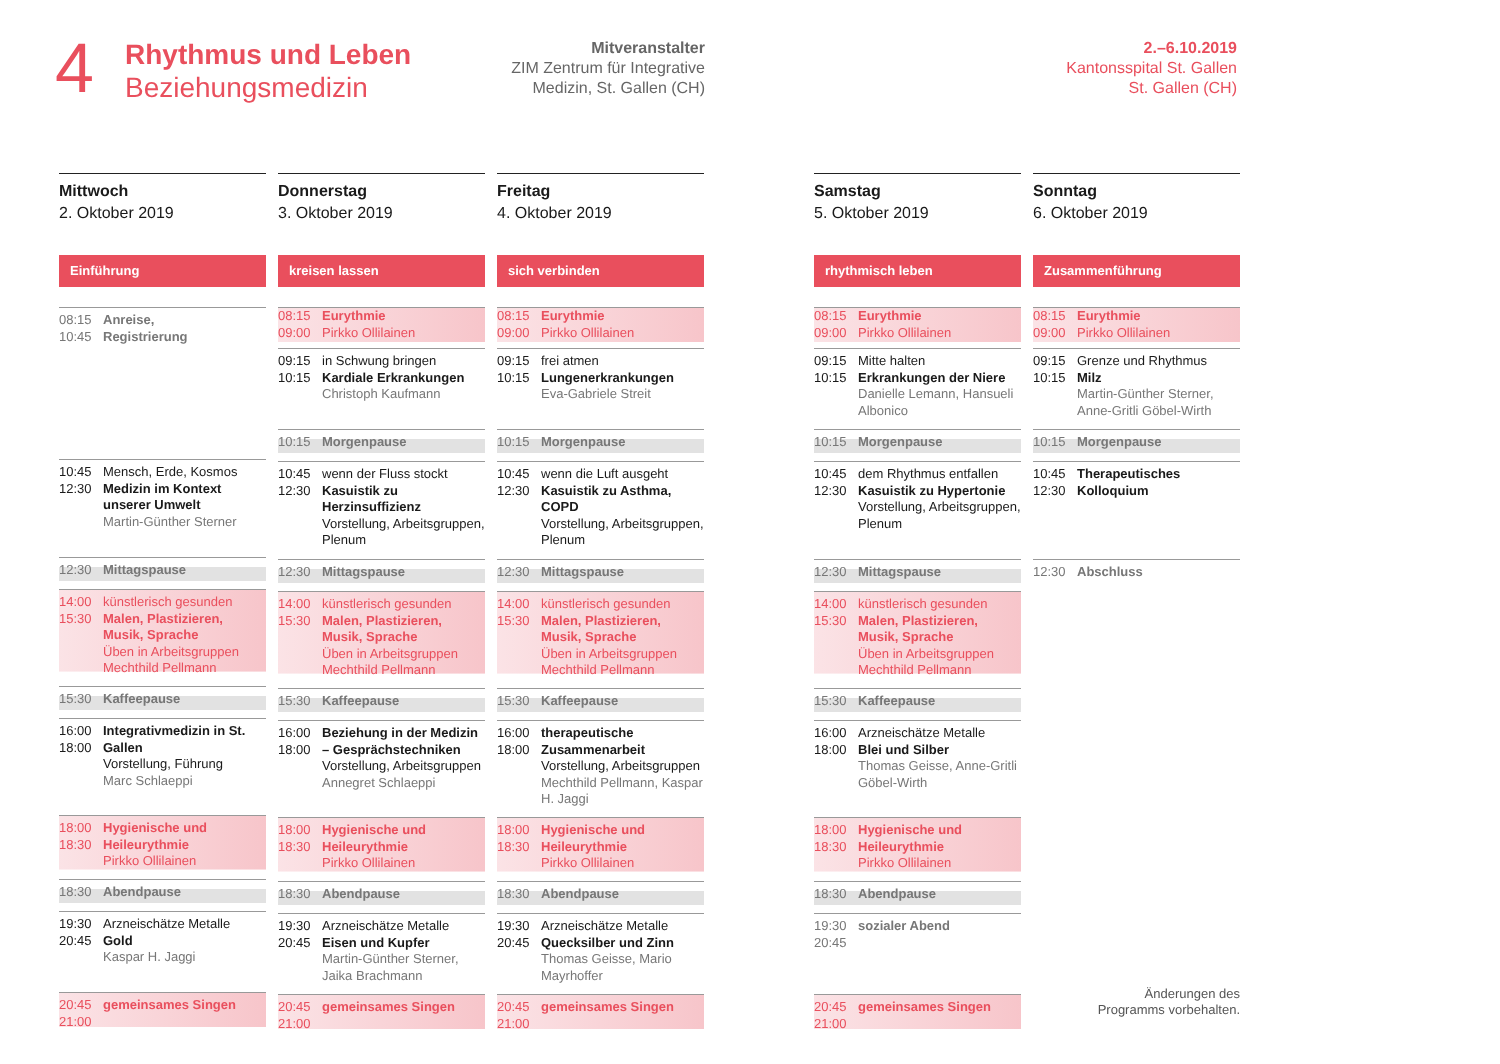4
Rhythmus und Leben
Beziehungsmedizin
Mitveranstalter
ZIM Zentrum für Integrative Medizin, St. Gallen (CH)
2.–6.10.2019
Kantonsspital St. Gallen
St. Gallen (CH)
Mittwoch
2. Oktober 2019
Einführung
08:15
10:45
Anreise,
Registrierung
10:45
12:30
Mensch, Erde, Kosmos
Medizin im Kontext unserer Umwelt
Martin-Günther Sterner
12:30 Mittagspause
14:00
15:30
künstlerisch gesunden
Malen, Plastizieren, Musik, Sprache
Üben in Arbeitsgruppen
Mechthild Pellmann
15:30 Kaffeepause
16:00
18:00
Integrativmedizin in St. Gallen
Vorstellung, Führung
Marc Schlaeppi
18:00
18:30
Hygienische und Heileurythmie
Pirkko Ollilainen
18:30 Abendpause
19:30
20:45
Arzneischätze Metalle
Gold
Kaspar H. Jaggi
20:45
21:00
gemeinsames Singen
Donnerstag
3. Oktober 2019
kreisen lassen
08:15
09:00
Eurythmie
Pirkko Ollilainen
09:15
10:15
in Schwung bringen
Kardiale Erkrankungen
Christoph Kaufmann
10:15 Morgenpause
10:45
12:30
wenn der Fluss stockt
Kasuistik zu Herzinsuffizienz
Vorstellung, Arbeitsgruppen, Plenum
12:30 Mittagspause
14:00
15:30
künstlerisch gesunden
Malen, Plastizieren, Musik, Sprache
Üben in Arbeitsgruppen
Mechthild Pellmann
15:30 Kaffeepause
16:00
18:00
Beziehung in der Medizin – Gesprächstechniken
Vorstellung, Arbeitsgruppen
Annegret Schlaeppi
18:00
18:30
Hygienische und Heileurythmie
Pirkko Ollilainen
18:30 Abendpause
19:30
20:45
Arzneischätze Metalle
Eisen und Kupfer
Martin-Günther Sterner, Jaika Brachmann
20:45
21:00
gemeinsames Singen
Freitag
4. Oktober 2019
sich verbinden
08:15
09:00
Eurythmie
Pirkko Ollilainen
09:15
10:15
frei atmen
Lungenerkrankungen
Eva-Gabriele Streit
10:15 Morgenpause
10:45
12:30
wenn die Luft ausgeht
Kasuistik zu Asthma, COPD
Vorstellung, Arbeitsgruppen, Plenum
12:30 Mittagspause
14:00
15:30
künstlerisch gesunden
Malen, Plastizieren, Musik, Sprache
Üben in Arbeitsgruppen
Mechthild Pellmann
15:30 Kaffeepause
16:00
18:00
therapeutische Zusammenarbeit
Vorstellung, Arbeitsgruppen
Mechthild Pellmann, Kaspar H. Jaggi
18:00
18:30
Hygienische und Heileurythmie
Pirkko Ollilainen
18:30 Abendpause
19:30
20:45
Arzneischätze Metalle
Quecksilber und Zinn
Thomas Geisse, Mario Mayrhoffer
20:45
21:00
gemeinsames Singen
Samstag
5. Oktober 2019
rhythmisch leben
08:15
09:00
Eurythmie
Pirkko Ollilainen
09:15
10:15
Mitte halten
Erkrankungen der Niere
Danielle Lemann, Hansueli Albonico
10:15 Morgenpause
10:45
12:30
dem Rhythmus entfallen
Kasuistik zu Hypertonie
Vorstellung, Arbeitsgruppen, Plenum
12:30 Mittagspause
14:00
15:30
künstlerisch gesunden
Malen, Plastizieren, Musik, Sprache
Üben in Arbeitsgruppen
Mechthild Pellmann
15:30 Kaffeepause
16:00
18:00
Arzneischätze Metalle
Blei und Silber
Thomas Geisse, Anne-Gritli Göbel-Wirth
18:00
18:30
Hygienische und Heileurythmie
Pirkko Ollilainen
18:30 Abendpause
19:30
20:45
sozialer Abend
20:45
21:00
gemeinsames Singen
Sonntag
6. Oktober 2019
Zusammenführung
08:15
09:00
Eurythmie
Pirkko Ollilainen
09:15
10:15
Grenze und Rhythmus
Milz
Martin-Günther Sterner, Anne-Gritli Göbel-Wirth
10:15 Morgenpause
10:45
12:30
Therapeutisches Kolloquium
12:30 Abschluss
Änderungen des
Programms vorbehalten.